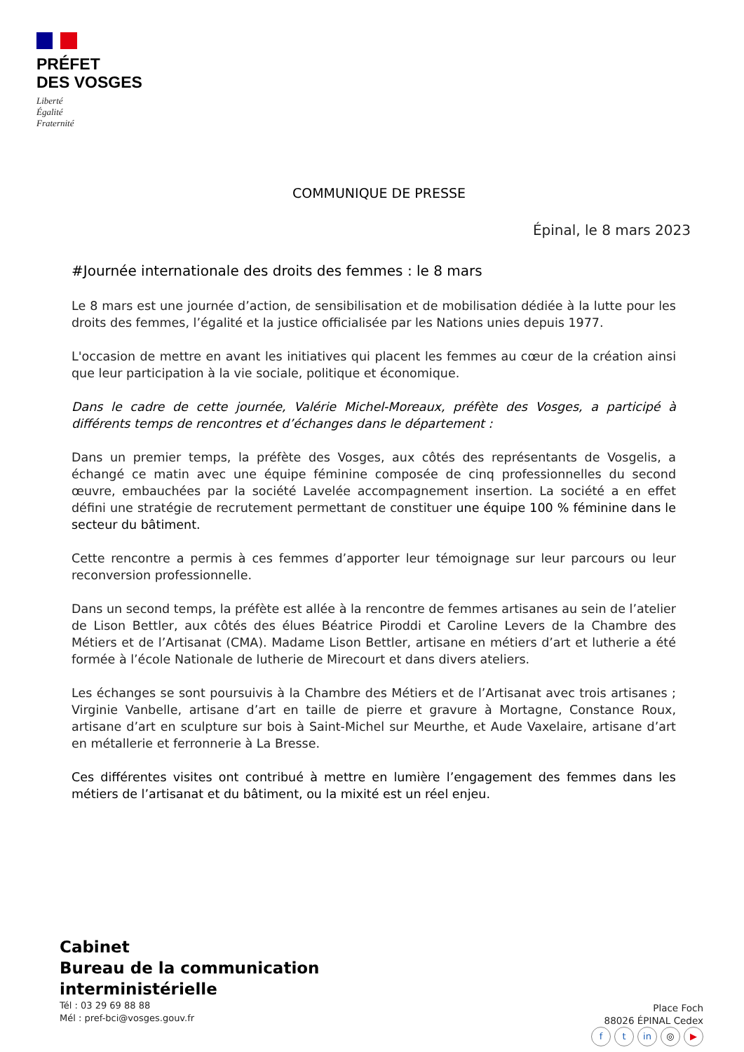PRÉFET
DES VOSGES
Liberté
Égalité
Fraternité
COMMUNIQUE DE PRESSE
Épinal, le 8 mars 2023
#Journée internationale des droits des femmes : le 8 mars
Le 8 mars est une journée d’action, de sensibilisation et de mobilisation dédiée à la lutte pour les droits des femmes, l’égalité et la justice officialisée par les Nations unies depuis 1977.
L'occasion de mettre en avant les initiatives qui placent les femmes au cœur de la création ainsi que leur participation à la vie sociale, politique et économique.
Dans le cadre de cette journée, Valérie Michel-Moreaux, préfète des Vosges, a participé à différents temps de rencontres et d’échanges dans le département :
Dans un premier temps, la préfète des Vosges, aux côtés des représentants de Vosgelis, a échangé ce matin avec une équipe féminine composée de cinq professionnelles du second œuvre, embauchées par la société Lavelée accompagnement insertion. La société a en effet défini une stratégie de recrutement permettant de constituer une équipe 100 % féminine dans le secteur du bâtiment.
Cette rencontre a permis à ces femmes d’apporter leur témoignage sur leur parcours ou leur reconversion professionnelle.
Dans un second temps, la préfète est allée à la rencontre de femmes artisanes au sein de l’atelier de Lison Bettler, aux côtés des élues Béatrice Piroddi et Caroline Levers de la Chambre des Métiers et de l’Artisanat (CMA). Madame Lison Bettler, artisane en métiers d’art et lutherie a été formée à l’école Nationale de lutherie de Mirecourt et dans divers ateliers.
Les échanges se sont poursuivis à la Chambre des Métiers et de l’Artisanat avec trois artisanes ; Virginie Vanbelle, artisane d’art en taille de pierre et gravure à Mortagne, Constance Roux, artisane d’art en sculpture sur bois à Saint-Michel sur Meurthe, et Aude Vaxelaire, artisane d’art en métallerie et ferronnerie à La Bresse.
Ces différentes visites ont contribué à mettre en lumière l’engagement des femmes dans les métiers de l’artisanat et du bâtiment, ou la mixité est un réel enjeu.
Cabinet
Bureau de la communication
interministérielle
Tél : 03 29 69 88 88
Mél : pref-bci@vosges.gouv.fr
Place Foch
88026 ÉPINAL Cedex
ft in ◎ ▶